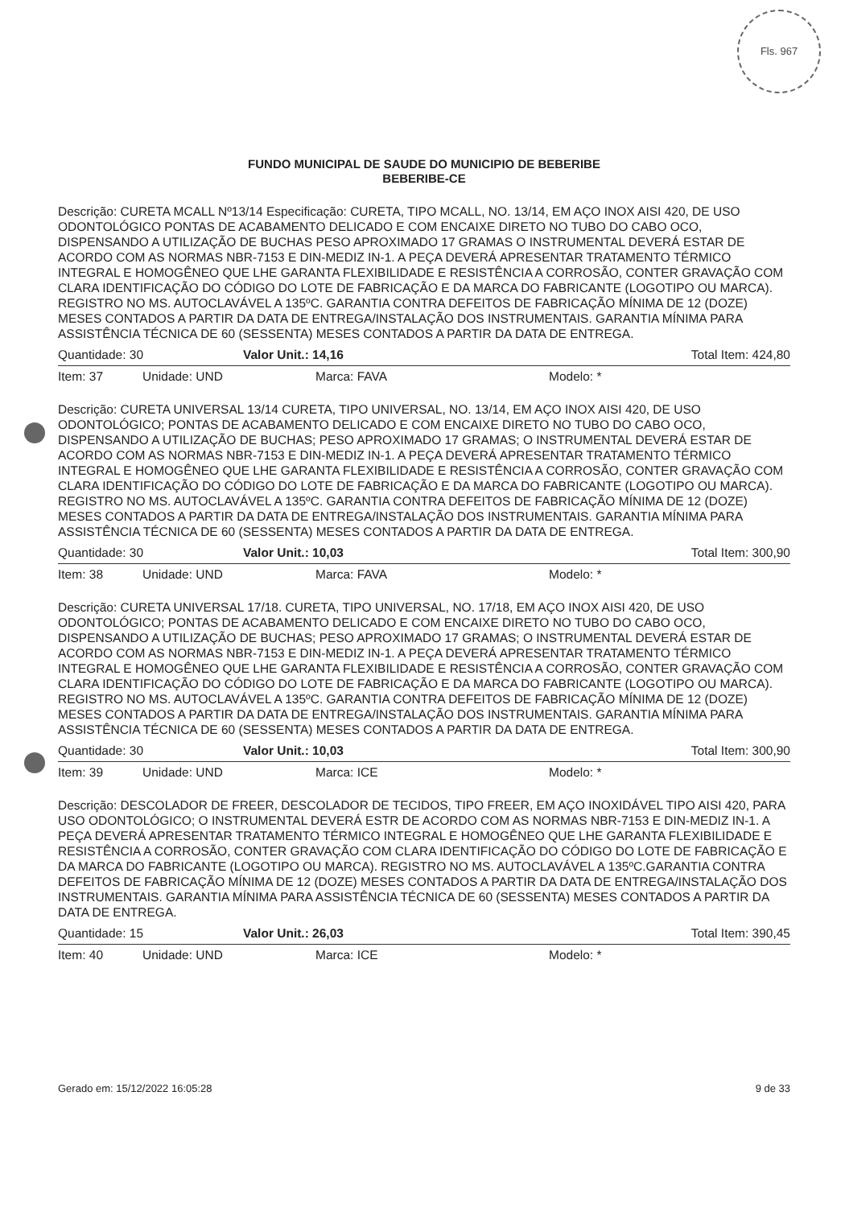Fls. 967
FUNDO MUNICIPAL DE SAUDE DO MUNICIPIO DE BEBERIBE
BEBERIBE-CE
Descrição: CURETA MCALL Nº13/14 Especificação: CURETA, TIPO MCALL, NO. 13/14, EM AÇO INOX AISI 420, DE USO ODONTOLÓGICO PONTAS DE ACABAMENTO DELICADO E COM ENCAIXE DIRETO NO TUBO DO CABO OCO, DISPENSANDO A UTILIZAÇÃO DE BUCHAS PESO APROXIMADO 17 GRAMAS O INSTRUMENTAL DEVERÁ ESTAR DE ACORDO COM AS NORMAS NBR-7153 E DIN-MEDIZ IN-1. A PEÇA DEVERÁ APRESENTAR TRATAMENTO TÉRMICO INTEGRAL E HOMOGÊNEO QUE LHE GARANTA FLEXIBILIDADE E RESISTÊNCIA A CORROSÃO, CONTER GRAVAÇÃO COM CLARA IDENTIFICAÇÃO DO CÓDIGO DO LOTE DE FABRICAÇÃO E DA MARCA DO FABRICANTE (LOGOTIPO OU MARCA). REGISTRO NO MS. AUTOCLAVÁVEL A 135ºC. GARANTIA CONTRA DEFEITOS DE FABRICAÇÃO MÍNIMA DE 12 (DOZE) MESES CONTADOS A PARTIR DA DATA DE ENTREGA/INSTALAÇÃO DOS INSTRUMENTAIS. GARANTIA MÍNIMA PARA ASSISTÊNCIA TÉCNICA DE 60 (SESSENTA) MESES CONTADOS A PARTIR DA DATA DE ENTREGA.
Quantidade: 30 Valor Unit.: 14,16 Total Item: 424,80
Item: 37 Unidade: UND Marca: FAVA Modelo: *
Descrição: CURETA UNIVERSAL 13/14 CURETA, TIPO UNIVERSAL, NO. 13/14, EM AÇO INOX AISI 420, DE USO ODONTOLÓGICO; PONTAS DE ACABAMENTO DELICADO E COM ENCAIXE DIRETO NO TUBO DO CABO OCO, DISPENSANDO A UTILIZAÇÃO DE BUCHAS; PESO APROXIMADO 17 GRAMAS; O INSTRUMENTAL DEVERÁ ESTAR DE ACORDO COM AS NORMAS NBR-7153 E DIN-MEDIZ IN-1. A PEÇA DEVERÁ APRESENTAR TRATAMENTO TÉRMICO INTEGRAL E HOMOGÊNEO QUE LHE GARANTA FLEXIBILIDADE E RESISTÊNCIA A CORROSÃO, CONTER GRAVAÇÃO COM CLARA IDENTIFICAÇÃO DO CÓDIGO DO LOTE DE FABRICAÇÃO E DA MARCA DO FABRICANTE (LOGOTIPO OU MARCA). REGISTRO NO MS. AUTOCLAVÁVEL A 135ºC. GARANTIA CONTRA DEFEITOS DE FABRICAÇÃO MÍNIMA DE 12 (DOZE) MESES CONTADOS A PARTIR DA DATA DE ENTREGA/INSTALAÇÃO DOS INSTRUMENTAIS. GARANTIA MÍNIMA PARA ASSISTÊNCIA TÉCNICA DE 60 (SESSENTA) MESES CONTADOS A PARTIR DA DATA DE ENTREGA.
Quantidade: 30 Valor Unit.: 10,03 Total Item: 300,90
Item: 38 Unidade: UND Marca: FAVA Modelo: *
Descrição: CURETA UNIVERSAL 17/18. CURETA, TIPO UNIVERSAL, NO. 17/18, EM AÇO INOX AISI 420, DE USO ODONTOLÓGICO; PONTAS DE ACABAMENTO DELICADO E COM ENCAIXE DIRETO NO TUBO DO CABO OCO, DISPENSANDO A UTILIZAÇÃO DE BUCHAS; PESO APROXIMADO 17 GRAMAS; O INSTRUMENTAL DEVERÁ ESTAR DE ACORDO COM AS NORMAS NBR-7153 E DIN-MEDIZ IN-1. A PEÇA DEVERÁ APRESENTAR TRATAMENTO TÉRMICO INTEGRAL E HOMOGÊNEO QUE LHE GARANTA FLEXIBILIDADE E RESISTÊNCIA A CORROSÃO, CONTER GRAVAÇÃO COM CLARA IDENTIFICAÇÃO DO CÓDIGO DO LOTE DE FABRICAÇÃO E DA MARCA DO FABRICANTE (LOGOTIPO OU MARCA). REGISTRO NO MS. AUTOCLAVÁVEL A 135ºC. GARANTIA CONTRA DEFEITOS DE FABRICAÇÃO MÍNIMA DE 12 (DOZE) MESES CONTADOS A PARTIR DA DATA DE ENTREGA/INSTALAÇÃO DOS INSTRUMENTAIS. GARANTIA MÍNIMA PARA ASSISTÊNCIA TÉCNICA DE 60 (SESSENTA) MESES CONTADOS A PARTIR DA DATA DE ENTREGA.
Quantidade: 30 Valor Unit.: 10,03 Total Item: 300,90
Item: 39 Unidade: UND Marca: ICE Modelo: *
Descrição: DESCOLADOR DE FREER, DESCOLADOR DE TECIDOS, TIPO FREER, EM AÇO INOXIDÁVEL TIPO AISI 420, PARA USO ODONTOLÓGICO; O INSTRUMENTAL DEVERÁ ESTR DE ACORDO COM AS NORMAS NBR-7153 E DIN-MEDIZ IN-1. A PEÇA DEVERÁ APRESENTAR TRATAMENTO TÉRMICO INTEGRAL E HOMOGÊNEO QUE LHE GARANTA FLEXIBILIDADE E RESISTÊNCIA A CORROSÃO, CONTER GRAVAÇÃO COM CLARA IDENTIFICAÇÃO DO CÓDIGO DO LOTE DE FABRICAÇÃO E DA MARCA DO FABRICANTE (LOGOTIPO OU MARCA). REGISTRO NO MS. AUTOCLAVÁVEL A 135ºC.GARANTIA CONTRA DEFEITOS DE FABRICAÇÃO MÍNIMA DE 12 (DOZE) MESES CONTADOS A PARTIR DA DATA DE ENTREGA/INSTALAÇÃO DOS INSTRUMENTAIS. GARANTIA MÍNIMA PARA ASSISTÊNCIA TÉCNICA DE 60 (SESSENTA) MESES CONTADOS A PARTIR DA DATA DE ENTREGA.
Quantidade: 15 Valor Unit.: 26,03 Total Item: 390,45
Item: 40 Unidade: UND Marca: ICE Modelo: *
Gerado em: 15/12/2022 16:05:28 9 de 33